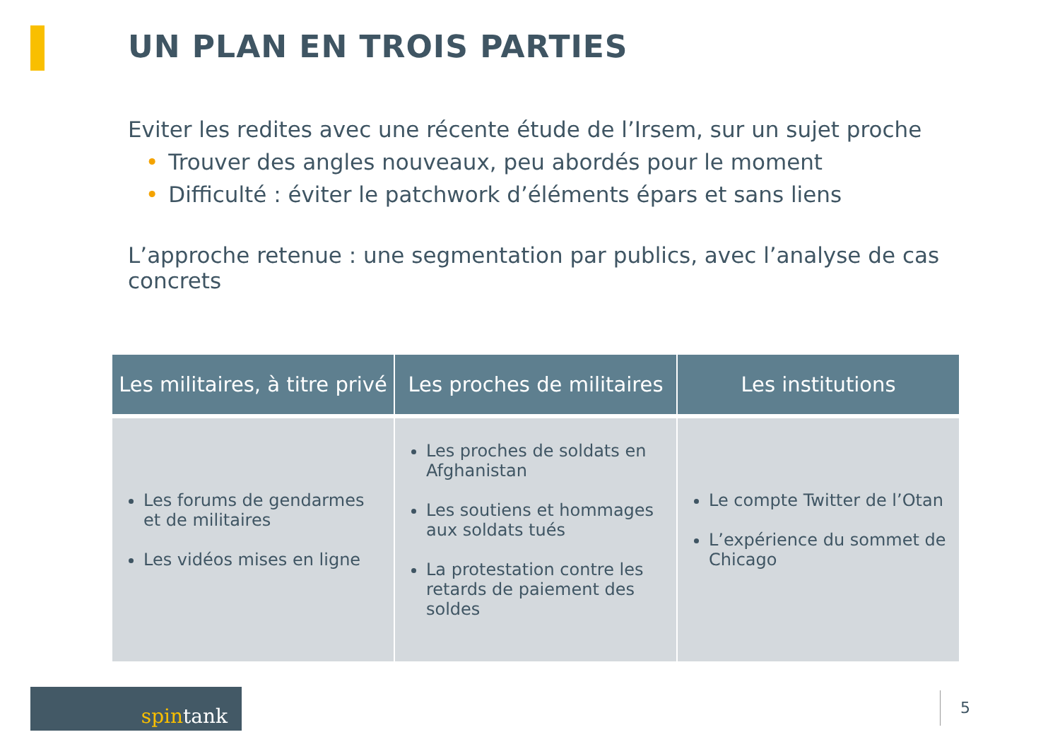UN PLAN EN TROIS PARTIES
Eviter les redites avec une récente étude de l’Irsem, sur un sujet proche
• Trouver des angles nouveaux, peu abordés pour le moment
• Difficulté : éviter le patchwork d’éléments épars et sans liens
L’approche retenue : une segmentation par publics, avec l’analyse de cas concrets
| Les militaires, à titre privé | Les proches de militaires | Les institutions |
| --- | --- | --- |
| Les forums de gendarmes et de militaires Les vidéos mises en ligne | Les proches de soldats en Afghanistan Les soutiens et hommages aux soldats tués La protestation contre les retards de paiement des soldes | Le compte Twitter de l’Otan L’expérience du sommet de Chicago |
spintank 5